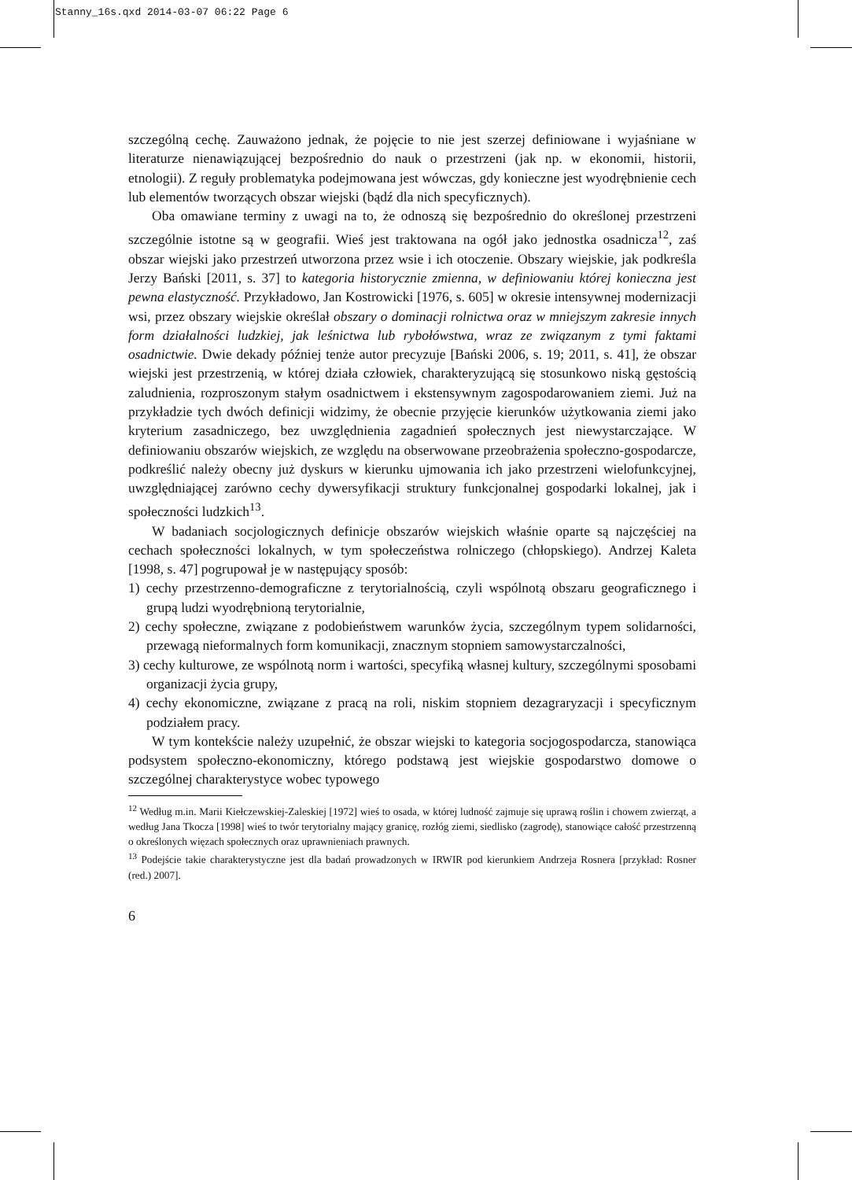Stanny_16s.qxd 2014-03-07 06:22 Page 6
szczególną cechę. Zauważono jednak, że pojęcie to nie jest szerzej definiowane i wyjaśniane w literaturze nienawiązującej bezpośrednio do nauk o przestrzeni (jak np. w ekonomii, historii, etnologii). Z reguły problematyka podejmowana jest wówczas, gdy konieczne jest wyodrębnienie cech lub elementów tworzących obszar wiejski (bądź dla nich specyficznych).
Oba omawiane terminy z uwagi na to, że odnoszą się bezpośrednio do określonej przestrzeni szczególnie istotne są w geografii. Wieś jest traktowana na ogół jako jednostka osadnicza<sup>12</sup>, zaś obszar wiejski jako przestrzeń utworzona przez wsie i ich otoczenie. Obszary wiejskie, jak podkreśla Jerzy Bański [2011, s. 37] to kategoria historycznie zmienna, w definiowaniu której konieczna jest pewna elastyczność. Przykładowo, Jan Kostrowicki [1976, s. 605] w okresie intensywnej modernizacji wsi, przez obszary wiejskie określał obszary o dominacji rolnictwa oraz w mniejszym zakresie innych form działalności ludzkiej, jak leśnictwa lub rybołówstwa, wraz ze związanym z tymi faktami osadnictwie. Dwie dekady później tenże autor precyzuje [Bański 2006, s. 19; 2011, s. 41], że obszar wiejski jest przestrzenią, w której działa człowiek, charakteryzującą się stosunkowo niską gęstością zaludnienia, rozproszonym stałym osadnictwem i ekstensywnym zagospodarowaniem ziemi. Już na przykładzie tych dwóch definicji widzimy, że obecnie przyjęcie kierunków użytkowania ziemi jako kryterium zasadniczego, bez uwzględnienia zagadnień społecznych jest niewystarczające. W definiowaniu obszarów wiejskich, ze względu na obserwowane przeobrażenia społeczno-gospodarcze, podkreślić należy obecny już dyskurs w kierunku ujmowania ich jako przestrzeni wielofunkcyjnej, uwzględniającej zarówno cechy dywersyfikacji struktury funkcjonalnej gospodarki lokalnej, jak i społeczności ludzkich<sup>13</sup>.
W badaniach socjologicznych definicje obszarów wiejskich właśnie oparte są najczęściej na cechach społeczności lokalnych, w tym społeczeństwa rolniczego (chłopskiego). Andrzej Kaleta [1998, s. 47] pogrupował je w następujący sposób:
1) cechy przestrzenno-demograficzne z terytorialnością, czyli wspólnotą obszaru geograficznego i grupą ludzi wyodrębnioną terytorialnie,
2) cechy społeczne, związane z podobieństwem warunków życia, szczególnym typem solidarności, przewagą nieformalnych form komunikacji, znacznym stopniem samowystarczalności,
3) cechy kulturowe, ze wspólnotą norm i wartości, specyfiką własnej kultury, szczególnymi sposobami organizacji życia grupy,
4) cechy ekonomiczne, związane z pracą na roli, niskim stopniem dezagraryzacji i specyficznym podziałem pracy.
W tym kontekście należy uzupełnić, że obszar wiejski to kategoria socjogospodarcza, stanowiąca podsystem społeczno-ekonomiczny, którego podstawą jest wiejskie gospodarstwo domowe o szczególnej charakterystyce wobec typowego
<sup>12</sup> Według m.in. Marii Kiełczewskiej-Zaleskiej [1972] wieś to osada, w której ludność zajmuje się uprawą roślin i chowem zwierząt, a według Jana Tkocza [1998] wieś to twór terytorialny mający granicę, rozłóg ziemi, siedlisko (zagrodę), stanowiące całość przestrzenną o określonych więzach społecznych oraz uprawnieniach prawnych.
<sup>13</sup> Podejście takie charakterystyczne jest dla badań prowadzonych w IRWIR pod kierunkiem Andrzeja Rosnera [przykład: Rosner (red.) 2007].
6